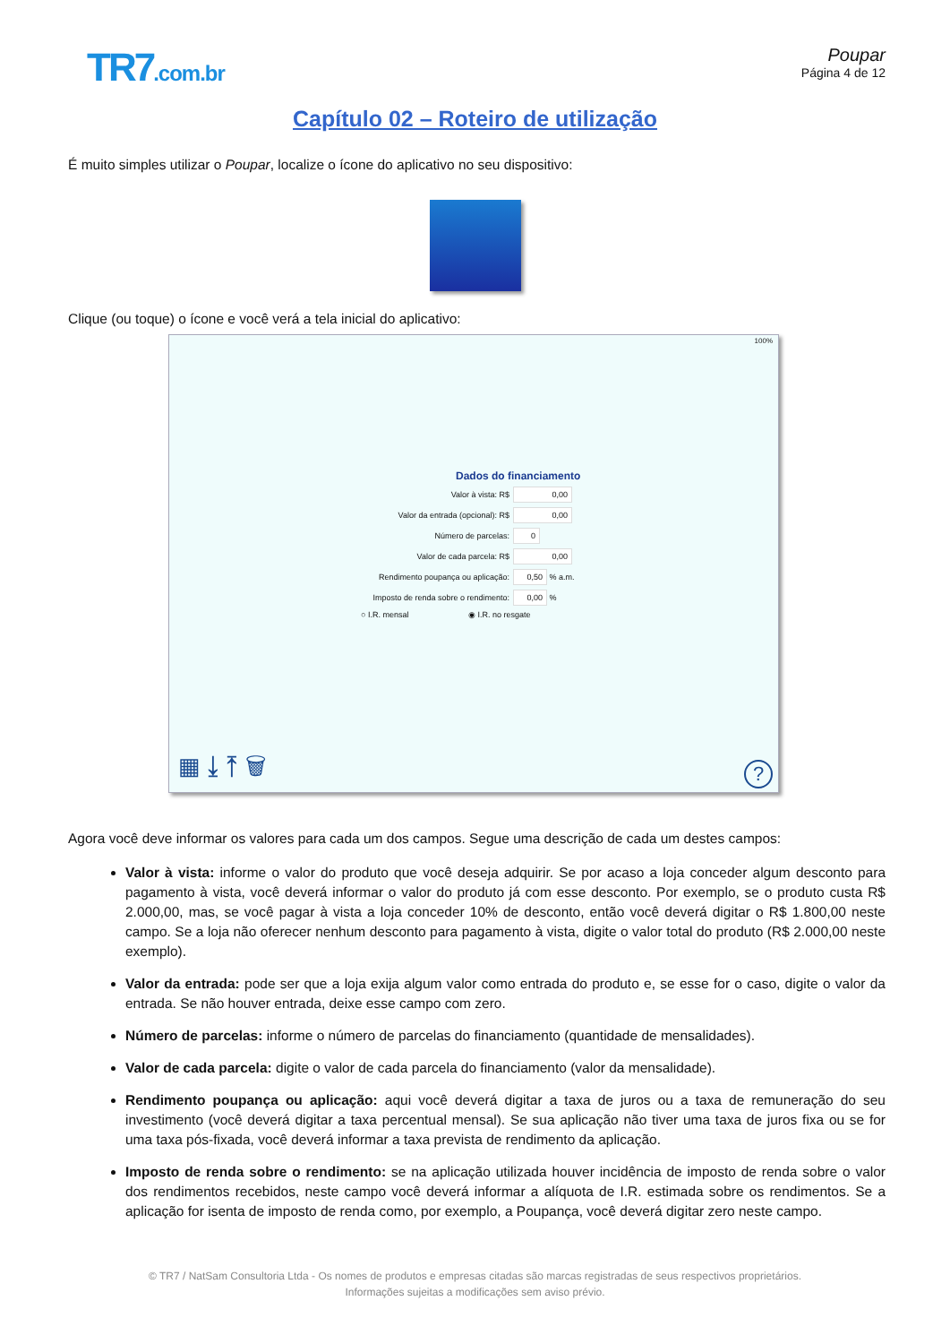TR7.com.br
Poupar
Página 4 de 12
Capítulo 02 – Roteiro de utilização
É muito simples utilizar o Poupar, localize o ícone do aplicativo no seu dispositivo:
Clique (ou toque) o ícone e você verá a tela inicial do aplicativo:
100%
Dados do financiamento
Valor à vista: R$ 0,00
Valor da entrada (opcional): R$ 0,00
Número de parcelas: 0
Valor de cada parcela: R$ 0,00
Rendimento poupança ou aplicação: 0,50 % a.m.
Imposto de renda sobre o rendimento: 0,00 %
○ I.R. mensal ◉ I.R. no resgate
▦ ⤓ ⤒ 🗑 ?
Agora você deve informar os valores para cada um dos campos. Segue uma descrição de cada um destes campos:
Valor à vista: informe o valor do produto que você deseja adquirir. Se por acaso a loja conceder algum desconto para pagamento à vista, você deverá informar o valor do produto já com esse desconto. Por exemplo, se o produto custa R$ 2.000,00, mas, se você pagar à vista a loja conceder 10% de desconto, então você deverá digitar o R$ 1.800,00 neste campo. Se a loja não oferecer nenhum desconto para pagamento à vista, digite o valor total do produto (R$ 2.000,00 neste exemplo).
Valor da entrada: pode ser que a loja exija algum valor como entrada do produto e, se esse for o caso, digite o valor da entrada. Se não houver entrada, deixe esse campo com zero.
Número de parcelas: informe o número de parcelas do financiamento (quantidade de mensalidades).
Valor de cada parcela: digite o valor de cada parcela do financiamento (valor da mensalidade).
Rendimento poupança ou aplicação: aqui você deverá digitar a taxa de juros ou a taxa de remuneração do seu investimento (você deverá digitar a taxa percentual mensal). Se sua aplicação não tiver uma taxa de juros fixa ou se for uma taxa pós-fixada, você deverá informar a taxa prevista de rendimento da aplicação.
Imposto de renda sobre o rendimento: se na aplicação utilizada houver incidência de imposto de renda sobre o valor dos rendimentos recebidos, neste campo você deverá informar a alíquota de I.R. estimada sobre os rendimentos. Se a aplicação for isenta de imposto de renda como, por exemplo, a Poupança, você deverá digitar zero neste campo.
© TR7 / NatSam Consultoria Ltda - Os nomes de produtos e empresas citadas são marcas registradas de seus respectivos proprietários.
Informações sujeitas a modificações sem aviso prévio.